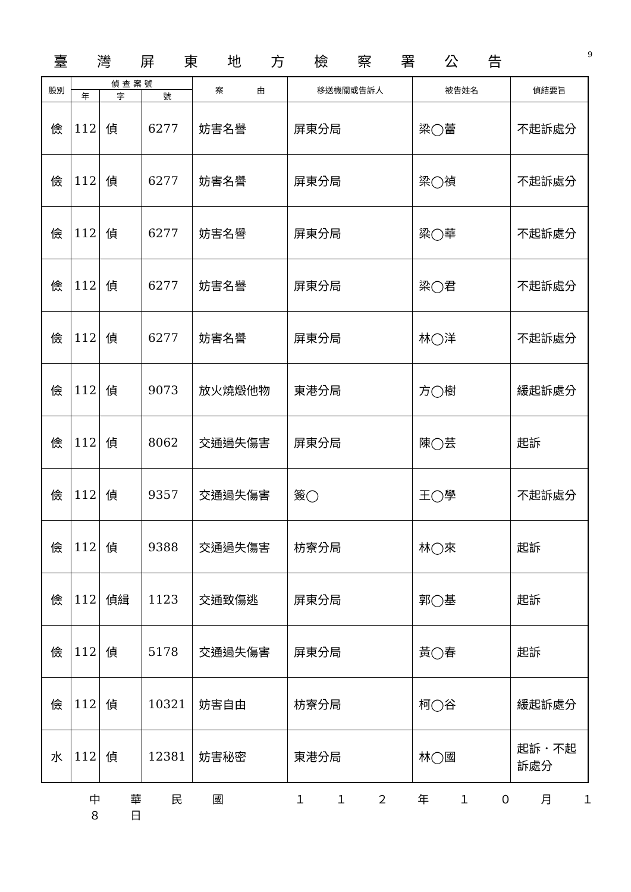9
臺灣屏東地方檢察署公告
| 股別 | 偵 查 案 號 | | | 案 由 | 移送機關或告訴人 | 被告姓名 | 偵結要旨 |
| --- | --- | --- | --- | --- | --- | --- | --- |
| | 年 | 字 | 號 | | | | |
| 儉 | 112 | 偵 | 6277 | 妨害名譽 | 屏東分局 | 梁◯蕾 | 不起訴處分 |
| 儉 | 112 | 偵 | 6277 | 妨害名譽 | 屏東分局 | 梁◯禎 | 不起訴處分 |
| 儉 | 112 | 偵 | 6277 | 妨害名譽 | 屏東分局 | 梁◯華 | 不起訴處分 |
| 儉 | 112 | 偵 | 6277 | 妨害名譽 | 屏東分局 | 梁◯君 | 不起訴處分 |
| 儉 | 112 | 偵 | 6277 | 妨害名譽 | 屏東分局 | 林◯洋 | 不起訴處分 |
| 儉 | 112 | 偵 | 9073 | 放火燒燬他物 | 東港分局 | 方◯樹 | 緩起訴處分 |
| 儉 | 112 | 偵 | 8062 | 交通過失傷害 | 屏東分局 | 陳◯芸 | 起訴 |
| 儉 | 112 | 偵 | 9357 | 交通過失傷害 | 簽◯ | 王◯學 | 不起訴處分 |
| 儉 | 112 | 偵 | 9388 | 交通過失傷害 | 枋寮分局 | 林◯來 | 起訴 |
| 儉 | 112 | 偵緝 | 1123 | 交通致傷逃 | 屏東分局 | 郭◯基 | 起訴 |
| 儉 | 112 | 偵 | 5178 | 交通過失傷害 | 屏東分局 | 黃◯春 | 起訴 |
| 儉 | 112 | 偵 | 10321 | 妨害自由 | 枋寮分局 | 柯◯谷 | 緩起訴處分 |
| 水 | 112 | 偵 | 12381 | 妨害秘密 | 東港分局 | 林◯國 | 起訴．不起訴處分 |
中 華 民 國 　 １ １ ２ 年 １ ０ 月 １ ８ 日